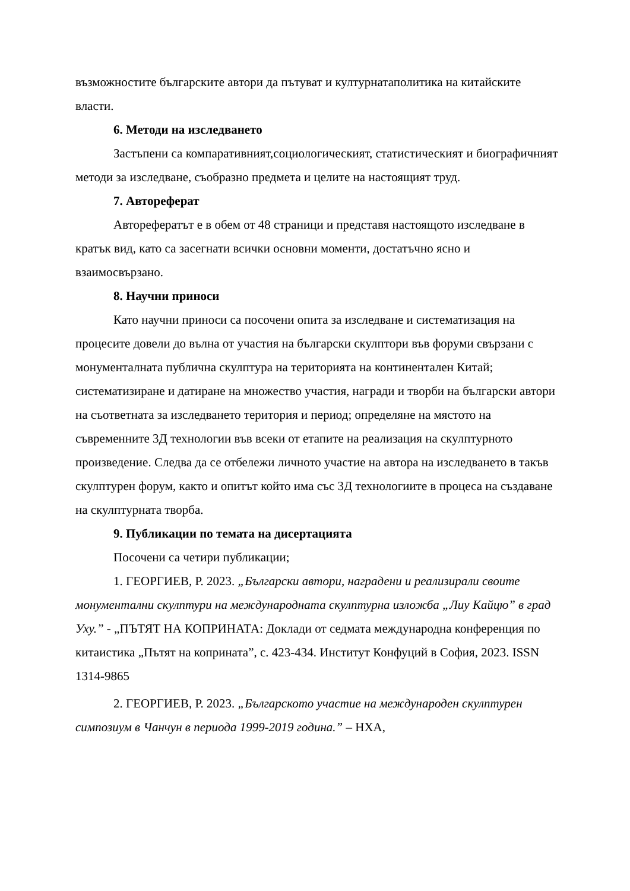възможностите българските автори да пътуват и културнатаполитика на китайските власти.
6. Методи на изследването
Застъпени са компаративният,социологическият, статистическият и биографичният методи за изследване, съобразно предмета и целите на настоящият труд.
7. Автореферат
Авторефератът е в обем от 48 страници и представя настоящото изследване в кратък вид, като са засегнати всички основни моменти, достатъчно ясно и взаимосвързано.
8. Научни приноси
Като научни приноси са посочени опита за изследване и систематизация на процесите довели до вълна от участия на български скулптори във форуми свързани с монументалната публична скулптура на територията на континентален Китай; систематизиране и датиране на множество участия, награди и творби на български автори на съответната за изследването територия и период; определяне на мястото на съвременните 3Д технологии във всеки от етапите на реализация на скулптурното произведение. Следва да се отбележи личното участие на автора на изследването в такъв скулптурен форум, както и опитът който има със 3Д технологиите в процеса на създаване на скулптурната творба.
9. Публикации по темата на дисертацията
Посочени са четири публикации;
1. ГЕОРГИЕВ, Р. 2023. „Български автори, наградени и реализирали своите монументални скулптури на международната скулптурна изложба „Лиу Кайцю” в град Ухy.” - „ПЪТЯТ НА КОПРИНАТА: Доклади от седмата международна конференция по китаистика „Пътят на коприната”, с. 423-434. Институт Конфуций в София, 2023. ISSN 1314-9865
2. ГЕОРГИЕВ, Р. 2023. „Българското участие на международен скулптурен симпозиум в Чанчун в периода 1999-2019 година.” – НХА,